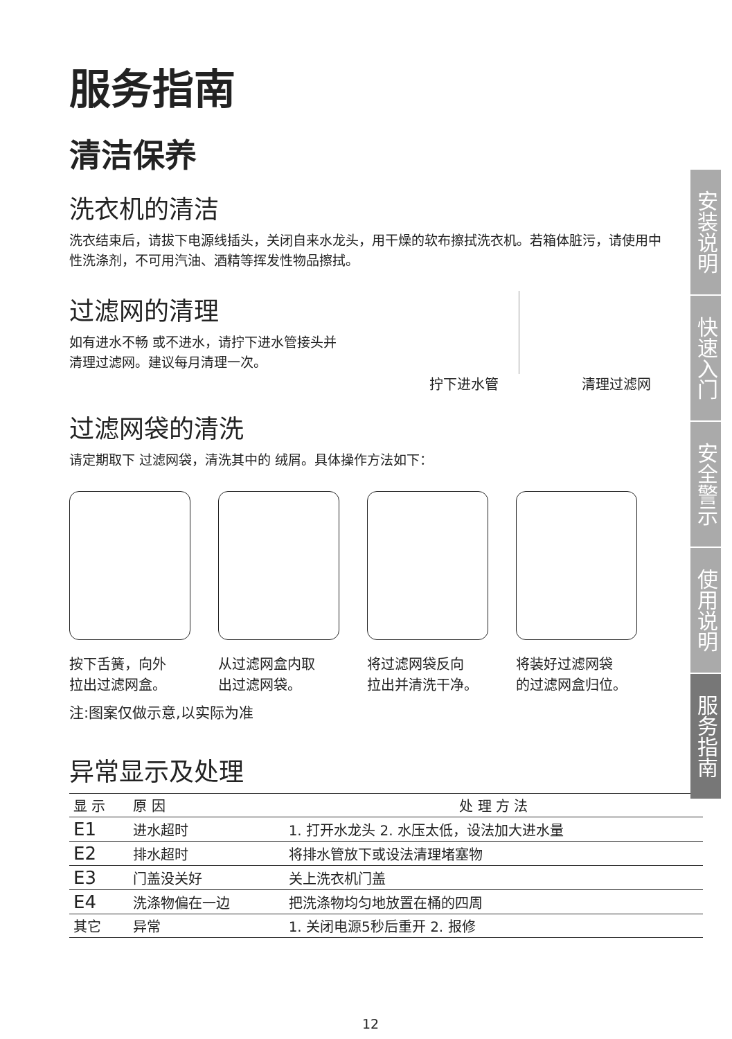服务指南
清洁保养
洗衣机的清洁
洗衣结束后，请拔下电源线插头，关闭自来水龙头，用干燥的软布擦拭洗衣机。若箱体脏污，请使用中性洗涤剂，不可用汽油、酒精等挥发性物品擦拭。
过滤网的清理
如有进水不畅 或不进水，请拧下进水管接头并
清理过滤网。建议每月清理一次。
拧下进水管 清理过滤网
过滤网袋的清洗
请定期取下 过滤网袋，清洗其中的 绒屑。具体操作方法如下：
按下舌簧，向外
拉出过滤网盒。
从过滤网盒内取
出过滤网袋。
将过滤网袋反向
拉出并清洗干净。
将装好过滤网袋
的过滤网盒归位。
注:图案仅做示意,以实际为准
异常显示及处理
| 显 示 | 原 因 | 处 理 方 法 |
| --- | --- | --- |
| E1 | 进水超时 | 1. 打开水龙头 2. 水压太低，设法加大进水量 |
| E2 | 排水超时 | 将排水管放下或设法清理堵塞物 |
| E3 | 门盖没关好 | 关上洗衣机门盖 |
| E4 | 洗涤物偏在一边 | 把洗涤物均匀地放置在桶的四周 |
| 其它 | 异常 | 1. 关闭电源5秒后重开 2. 报修 |
12
安装说明
快速入门
安全警示
使用说明
服务指南